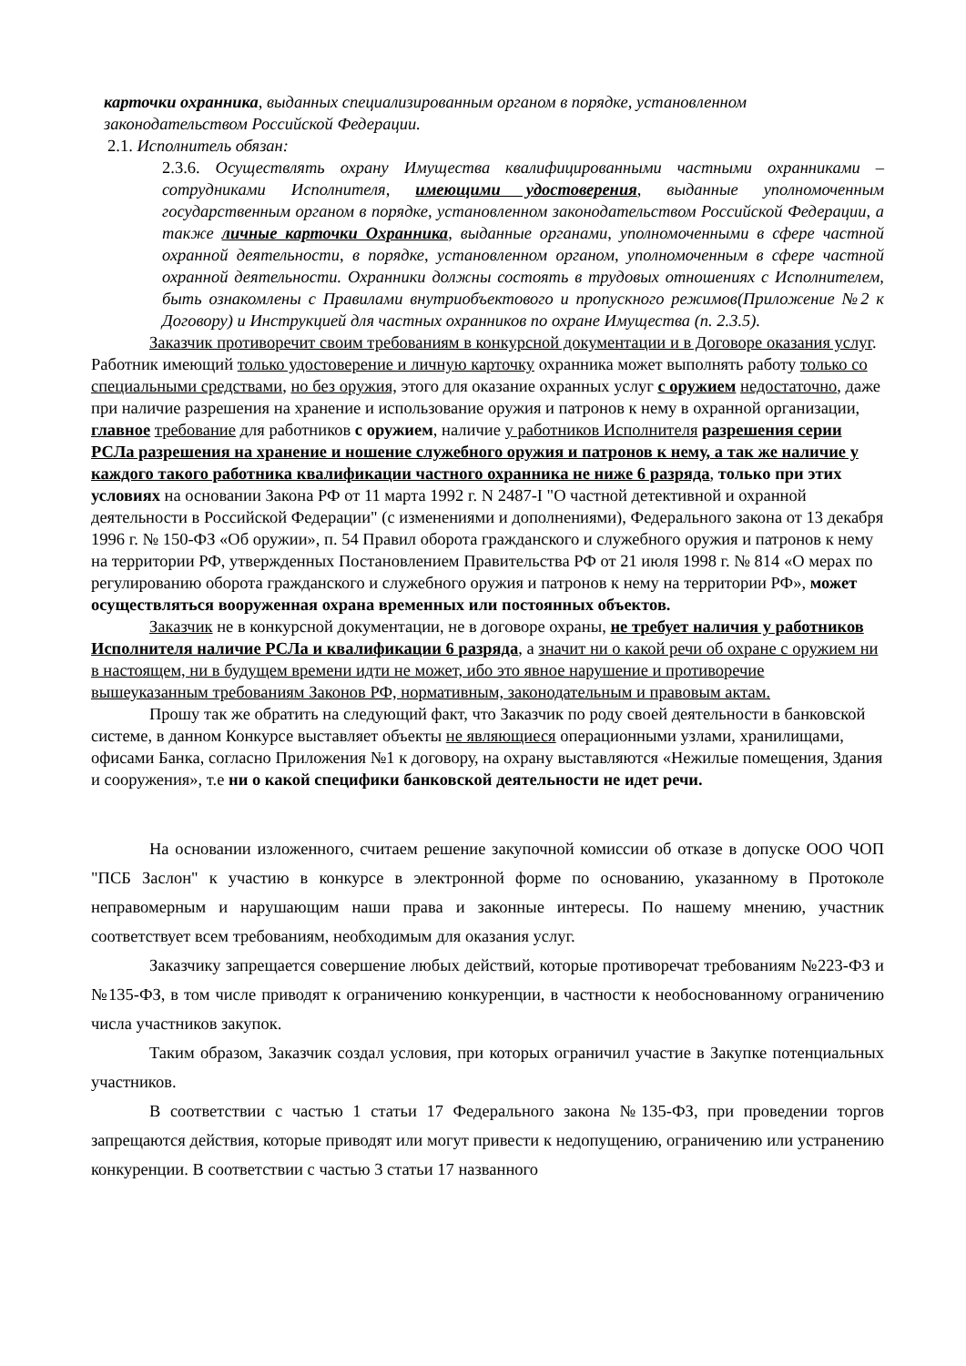карточки охранника, выданных специализированным органом в порядке, установленном законодательством Российской Федерации.
2.1. Исполнитель обязан:
2.3.6. Осуществлять охрану Имущества квалифицированными частными охранниками – сотрудниками Исполнителя, имеющими удостоверения, выданные уполномоченным государственным органом в порядке, установленном законодательством Российской Федерации, а также личные карточки Охранника, выданные органами, уполномоченными в сфере частной охранной деятельности, в порядке, установленном органом, уполномоченным в сфере частной охранной деятельности. Охранники должны состоять в трудовых отношениях с Исполнителем, быть ознакомлены с Правилами внутриобъектового и пропускного режимов(Приложение №2 к Договору) и Инструкцией для частных охранников по охране Имущества (п. 2.3.5).
Заказчик противоречит своим требованиям в конкурсной документации и в Договоре оказания услуг. Работник имеющий только удостоверение и личную карточку охранника может выполнять работу только со специальными средствами, но без оружия, этого для оказание охранных услуг с оружием недостаточно, даже при наличие разрешения на хранение и использование оружия и патронов к нему в охранной организации, главное требование для работников с оружием, наличие у работников Исполнителя разрешения серии РСЛа разрешения на хранение и ношение служебного оружия и патронов к нему, а так же наличие у каждого такого работника квалификации частного охранника не ниже 6 разряда, только при этих условиях на основании Закона РФ от 11 марта 1992 г. N 2487-I "О частной детективной и охранной деятельности в Российской Федерации" (с изменениями и дополнениями), Федерального закона от 13 декабря 1996 г. № 150-ФЗ «Об оружии», п. 54 Правил оборота гражданского и служебного оружия и патронов к нему на территории РФ, утвержденных Постановлением Правительства РФ от 21 июля 1998 г. № 814 «О мерах по регулированию оборота гражданского и служебного оружия и патронов к нему на территории РФ», может осуществляться вооруженная охрана временных или постоянных объектов.
Заказчик не в конкурсной документации, не в договоре охраны, не требует наличия у работников Исполнителя наличие РСЛа и квалификации 6 разряда, а значит ни о какой речи об охране с оружием ни в настоящем, ни в будущем времени идти не может, ибо это явное нарушение и противоречие вышеуказанным требованиям Законов РФ, нормативным, законодательным и правовым актам.
Прошу так же обратить на следующий факт, что Заказчик по роду своей деятельности в банковской системе, в данном Конкурсе выставляет объекты не являющиеся операционными узлами, хранилищами, офисами Банка, согласно Приложения №1 к договору, на охрану выставляются «Нежилые помещения, Здания и сооружения», т.е ни о какой специфики банковской деятельности не идет речи.
На основании изложенного, считаем решение закупочной комиссии об отказе в допуске ООО ЧОП "ПСБ Заслон" к участию в конкурсе в электронной форме по основанию, указанному в Протоколе неправомерным и нарушающим наши права и законные интересы. По нашему мнению, участник соответствует всем требованиям, необходимым для оказания услуг.
Заказчику запрещается совершение любых действий, которые противоречат требованиям №223-ФЗ и №135-ФЗ, в том числе приводят к ограничению конкуренции, в частности к необоснованному ограничению числа участников закупок.
Таким образом, Заказчик создал условия, при которых ограничил участие в Закупке потенциальных участников.
В соответствии с частью 1 статьи 17 Федерального закона №135-ФЗ, при проведении торгов запрещаются действия, которые приводят или могут привести к недопущению, ограничению или устранению конкуренции. В соответствии с частью 3 статьи 17 названного